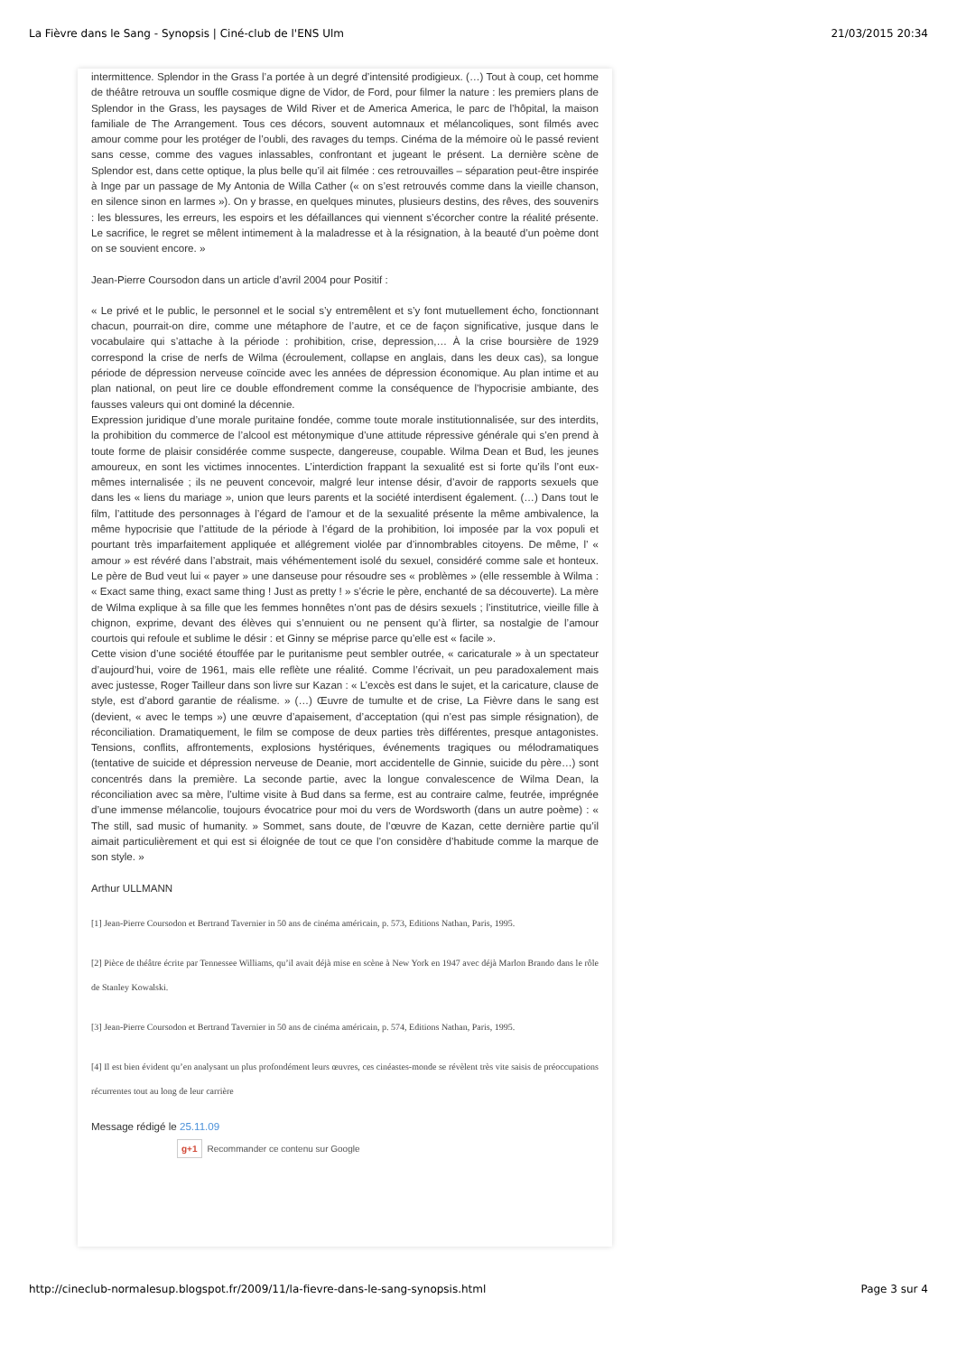La Fièvre dans le Sang - Synopsis | Ciné-club de l'ENS Ulm 21/03/2015 20:34
intermittence. Splendor in the Grass l’a portée à un degré d’intensité prodigieux. (…) Tout à coup, cet homme de théâtre retrouva un souffle cosmique digne de Vidor, de Ford, pour filmer la nature : les premiers plans de Splendor in the Grass, les paysages de Wild River et de America America, le parc de l’hôpital, la maison familiale de The Arrangement. Tous ces décors, souvent automnaux et mélancoliques, sont filmés avec amour comme pour les protéger de l’oubli, des ravages du temps. Cinéma de la mémoire où le passé revient sans cesse, comme des vagues inlassables, confrontant et jugeant le présent. La dernière scène de Splendor est, dans cette optique, la plus belle qu’il ait filmée : ces retrouvailles – séparation peut-être inspirée à Inge par un passage de My Antonia de Willa Cather (« on s’est retrouvés comme dans la vieille chanson, en silence sinon en larmes »). On y brasse, en quelques minutes, plusieurs destins, des rêves, des souvenirs : les blessures, les erreurs, les espoirs et les défaillances qui viennent s’écorcher contre la réalité présente. Le sacrifice, le regret se mêlent intimement à la maladresse et à la résignation, à la beauté d’un poème dont on se souvient encore. »
Jean-Pierre Coursodon dans un article d’avril 2004 pour Positif :
« Le privé et le public, le personnel et le social s’y entremêlent et s’y font mutuellement écho, fonctionnant chacun, pourrait-on dire, comme une métaphore de l’autre, et ce de façon significative, jusque dans le vocabulaire qui s’attache à la période : prohibition, crise, depression,… À la crise boursière de 1929 correspond la crise de nerfs de Wilma (écroulement, collapse en anglais, dans les deux cas), sa longue période de dépression nerveuse coïncide avec les années de dépression économique. Au plan intime et au plan national, on peut lire ce double effondrement comme la conséquence de l’hypocrisie ambiante, des fausses valeurs qui ont dominé la décennie.
Expression juridique d’une morale puritaine fondée, comme toute morale institutionnalisée, sur des interdits, la prohibition du commerce de l’alcool est métonymique d’une attitude répressive générale qui s’en prend à toute forme de plaisir considérée comme suspecte, dangereuse, coupable. Wilma Dean et Bud, les jeunes amoureux, en sont les victimes innocentes. L’interdiction frappant la sexualité est si forte qu’ils l’ont eux-mêmes internalisée ; ils ne peuvent concevoir, malgré leur intense désir, d’avoir de rapports sexuels que dans les « liens du mariage », union que leurs parents et la société interdisent également. (…) Dans tout le film, l’attitude des personnages à l’égard de l’amour et de la sexualité présente la même ambivalence, la même hypocrisie que l’attitude de la période à l’égard de la prohibition, loi imposée par la vox populi et pourtant très imparfaitement appliquée et allégrement violée par d’innombrables citoyens. De même, l’ « amour » est révéré dans l’abstrait, mais véhémentement isolé du sexuel, considéré comme sale et honteux. Le père de Bud veut lui « payer » une danseuse pour résoudre ses « problèmes » (elle ressemble à Wilma : « Exact same thing, exact same thing ! Just as pretty ! » s’écrie le père, enchanté de sa découverte). La mère de Wilma explique à sa fille que les femmes honnêtes n’ont pas de désirs sexuels ; l’institutrice, vieille fille à chignon, exprime, devant des élèves qui s’ennuient ou ne pensent qu’à flirter, sa nostalgie de l’amour courtois qui refoule et sublime le désir : et Ginny se méprise parce qu’elle est « facile ».
Cette vision d’une société étouffée par le puritanisme peut sembler outrée, « caricaturale » à un spectateur d’aujourd’hui, voire de 1961, mais elle reflète une réalité. Comme l’écrivait, un peu paradoxalement mais avec justesse, Roger Tailleur dans son livre sur Kazan : « L’excès est dans le sujet, et la caricature, clause de style, est d’abord garantie de réalisme. » (…) Œuvre de tumulte et de crise, La Fièvre dans le sang est (devient, « avec le temps ») une œuvre d’apaisement, d’acceptation (qui n’est pas simple résignation), de réconciliation. Dramatiquement, le film se compose de deux parties très différentes, presque antagonistes. Tensions, conflits, affrontements, explosions hystériques, événements tragiques ou mélodramatiques (tentative de suicide et dépression nerveuse de Deanie, mort accidentelle de Ginnie, suicide du père…) sont concentrés dans la première. La seconde partie, avec la longue convalescence de Wilma Dean, la réconciliation avec sa mère, l’ultime visite à Bud dans sa ferme, est au contraire calme, feutrée, imprégnée d’une immense mélancolie, toujours évocatrice pour moi du vers de Wordsworth (dans un autre poème) : « The still, sad music of humanity. » Sommet, sans doute, de l’œuvre de Kazan, cette dernière partie qu’il aimait particulièrement et qui est si éloignée de tout ce que l’on considère d’habitude comme la marque de son style. »
Arthur ULLMANN
[1] Jean-Pierre Coursodon et Bertrand Tavernier in 50 ans de cinéma américain, p. 573, Editions Nathan, Paris, 1995.
[2] Pièce de théâtre écrite par Tennessee Williams, qu’il avait déjà mise en scène à New York en 1947 avec déjà Marlon Brando dans le rôle de Stanley Kowalski.
[3] Jean-Pierre Coursodon et Bertrand Tavernier in 50 ans de cinéma américain, p. 574, Editions Nathan, Paris, 1995.
[4] Il est bien évident qu’en analysant un plus profondément leurs œuvres, ces cinéastes-monde se révèlent très vite saisis de préoccupations récurrentes tout au long de leur carrière
Message rédigé le 25.11.09
g+1 Recommander ce contenu sur Google
http://cineclub-normalesup.blogspot.fr/2009/11/la-fievre-dans-le-sang-synopsis.html Page 3 sur 4